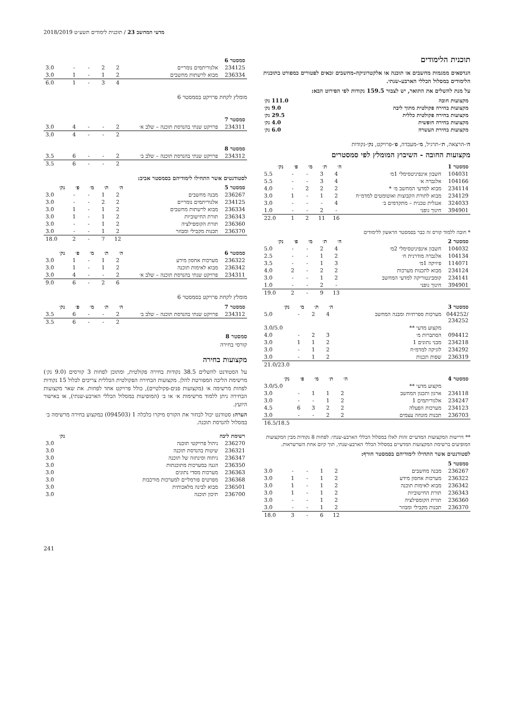מדעי המחשב 23 / תוכנית לימודים תשע״ט 2018/2019
תוכנית הלימודים
הנדסאים ממגמות מחשבים או תוכנה או אלקטרוניקה-מחשבים זכאים לפטורים כמפורט בתוכנית הלימודים במסלול הכללי הארבע-שנתי.
על מנת להשלים את התואר, יש לצבור 159.5 נקודות לפי הפירוט הבא:
| מקצועות חובה | 111.0 נק׳ |
| --- | --- |
| מקצועות בחירה פקולטית מתוך ליבה | 9.0 נק׳ |
| מקצועות בחירה פקולטית כללית | 29.5 נק׳ |
| מקצועות בחירה חופשית | 4.0 נק׳ |
| מקצועות בחירת העשרה | 6.0 נק׳ |
ה׳-הרצאה, ת׳-תרגיל, מ׳-מעבדה, פ׳-פרויקט, נק׳-נקודות
מקצועות החובה - השיבוץ המומלץ לפי סמסטרים
| סמסטר 1 | | ה׳ | ת׳ | מ׳ | פ׳ | נק׳ |
| --- | --- | --- | --- | --- | --- | --- |
| 104031 | חשבון אינפיניטסימלי 1מ׳ | 4 | 3 | - | - | 5.5 |
| 104166 | אלגברה א׳ | 4 | 3 | - | - | 5.5 |
| 234114 | מבוא למדעי המחשב מ׳ * | 2 | 2 | 2 | - | 4.0 |
| 234129 | מבוא לתורת הקבוצות ואוטומטים למדמ״ח | 2 | 1 | - | 1 | 3.0 |
| 324033 | אנגלית טכנית – מתקדמים ב׳ | 4 | - | - | - | 3.0 |
| 394901 | חינוך גופני | - | 2 | - | - | 1.0 |
| | | 16 | 11 | 2 | 1 | 22.0 |
* חובה ללמוד קורס זה כבר בסמסטר הראשון ללימודים
| סמסטר 2 | | ה׳ | ת׳ | מ׳ | פ׳ | נק׳ |
| --- | --- | --- | --- | --- | --- | --- |
| 104032 | חשבון אינפיניטסימלי 2מ׳ | 4 | 2 | - | - | 5.0 |
| 104134 | אלגברה מודרנית ח׳ | 2 | 1 | - | - | 2.5 |
| 114071 | פיזיקה 1מ׳ | 3 | 1 | - | - | 3.5 |
| 234124 | מבוא לתכנות מערכות | 2 | 2 | - | 2 | 4.0 |
| 234141 | קומבינטוריקה למדעי המחשב | 2 | 1 | - | - | 3.0 |
| 394901 | חינוך גופני | - | 2 | - | - | 1.0 |
| | | 13 | 9 | - | 2 | 19.0 |
| סמסטר 3 | | ה׳ | ת׳ | מ׳ | נק׳ |
| --- | --- | --- | --- | --- | --- |
| /044252 234252 | מערכות ספרתיות ומבנה המחשב | 4 | 2 | - | 5.0 |
| | מקצוע מדעי ** | | | | 3.0/5.0 |
| 094412 | הסתברות מ׳ | 3 | 2 | - | 4.0 |
| 234218 | מבני נתונים 1 | 2 | 1 | 1 | 3.0 |
| 234292 | לוגיקה למדמ״ח | 2 | 1 | - | 3.0 |
| 236319 | שפות תכנות | 2 | 1 | - | 3.0 |
| | | | | | 21.0/23.0 |
| סמסטר 4 | | ה׳ | ת׳ | מ׳ | פ׳ | נק׳ |
| --- | --- | --- | --- | --- | --- | --- |
| | מקצוע מדעי ** | | | | | 3.0/5.0 |
| 234118 | ארגון ותכנון המחשב | 2 | 1 | 1 | - | 3.0 |
| 234247 | אלגוריתמים 1 | 2 | 1 | - | - | 3.0 |
| 234123 | מערכות הפעלה | 2 | 2 | 3 | 6 | 4.5 |
| 236703 | תכנות מונחה עצמים | 2 | 2 | - | - | 3.0 |
| | | | | | | 16.5/18.5 |
** דרישות המקצועות המדעיים זהות לאלו במסלול הכללי הארבע-שנתי: לפחות 8 נקודות מבין המקצועות המופיעים ברשימת המקצועות המדעיים במסלול הכללי הארבע-שנתי, תוך קיום אחת השרשראות.
לסטודנטים אשר התחילו לימודיהם בסמסטר חורף:
| סמסטר 5 | | | | | | |
| --- | --- | --- | --- | --- | --- | --- |
| 236267 | מבנה מחשבים | 2 | 1 | - | - | 3.0 |
| 236322 | מערכות אחסון מידע | 2 | 1 | - | 1 | 3.0 |
| 236342 | מבוא לאימות תוכנה | 2 | 1 | - | 1 | 3.0 |
| 236343 | תורת החישוביות | 2 | 1 | - | 1 | 3.0 |
| 236360 | תורת הקומפילציה | 2 | 1 | - | - | 3.0 |
| 236370 | תכנות מקבילי ומבוזר | 2 | 1 | - | - | 3.0 |
| | | 12 | 6 | - | 3 | 18.0 |
| סמסטר 6 | | | | | | |
| --- | --- | --- | --- | --- | --- | --- |
| 234125 | אלגוריתמים נומריים | 2 | 2 | - | - | 3.0 |
| 236334 | מבוא לרשתות מחשבים | 2 | 1 | - | 1 | 3.0 |
| | | 4 | 3 | - | 1 | 6.0 |
מומלץ לקחת פרויקט בסמסטר 6
| סמסטר 7 | | | | | | |
| --- | --- | --- | --- | --- | --- | --- |
| 234311 | פרויקט שנתי בהנדסת תוכנה – שלב א׳ | 2 | - | - | 4 | 3.0 |
| | | 2 | - | - | 4 | 3.0 |
| סמסטר 8 | | | | | | |
| --- | --- | --- | --- | --- | --- | --- |
| 234312 | פרויקט שנתי בהנדסת תוכנה – שלב ב׳ | 2 | - | - | 6 | 3.5 |
| | | 2 | - | - | 6 | 3.5 |
לסטודנטים אשר התחילו לימודיהם בסמסטר אביב:
| סמסטר 5 | | ה׳ | ת׳ | מ׳ | פ׳ | נק׳ |
| --- | --- | --- | --- | --- | --- | --- |
| 236267 | מבנה מחשבים | 2 | 1 | - | - | 3.0 |
| 234125 | אלגוריתמים נומריים | 2 | 2 | - | - | 3.0 |
| 236334 | מבוא לרשתות מחשבים | 2 | 1 | - | 1 | 3.0 |
| 236343 | תורת החישוביות | 2 | 1 | - | 1 | 3.0 |
| 236360 | תורת הקומפילציה | 2 | 1 | - | - | 3.0 |
| 236370 | תכנות מקבילי ומבוזר | 2 | 1 | - | - | 3.0 |
| | | 12 | 7 | - | 2 | 18.0 |
| סמסטר 6 | | ה׳ | ת׳ | מ׳ | פ׳ | נק׳ |
| --- | --- | --- | --- | --- | --- | --- |
| 236322 | מערכות אחסון מידע | 2 | 1 | - | 1 | 3.0 |
| 236342 | מבוא לאימות תוכנה | 2 | 1 | - | 1 | 3.0 |
| 234311 | פרויקט שנתי בהנדסת תוכנה – שלב א׳ | 2 | - | - | 4 | 3.0 |
| | | 6 | 2 | - | 6 | 9.0 |
מומלץ לקחת פרויקט בסמסטר 6
| סמסטר 7 | | ה׳ | ת׳ | מ׳ | פ׳ | נק׳ |
| --- | --- | --- | --- | --- | --- | --- |
| 234312 | פרויקט שנתי בהנדסת תוכנה – שלב ב׳ | 2 | - | - | 6 | 3.5 |
| | | 2 | - | - | 6 | 3.5 |
סמסטר 8
קורסי בחירה
מקצועות בחירה
על הסטודנט להשלים 38.5 נקודות בחירה פקולטית, ומתוכן לפחות 3 קורסים (9.0 נק׳) מרשימת הליבה המפורטת להלן. מקצועות הבחירה הפקולטית הכללית צריכים לכלול 15 נקודות לפחות מרשימה א׳ (מקצועות פנים-פקולטיים), כולל פרויקט אחד לפחות. את שאר מקצועות הבחירה ניתן ללמוד מרשימות א׳ או ב׳ (המופיעות במסלול הכללי הארבע-שנתי), או באישור היועץ.
הערה: סטודנט יכול לבחור את הקורס מיקרו כלכלה 1 (094503) כמקצוע בחירה מרשימה ב׳ במסלול להנדסת תוכנה.
| רשימת ליבה | | נק׳ |
| --- | --- | --- |
| 236270 | ניהול פרויקטי תוכנה | 3.0 |
| 236321 | שיטות בהנדסת תוכנה | 3.0 |
| 236347 | ניתוח וסינתזה של תוכנה | 3.0 |
| 236350 | הגנה במערכות מתוכנתות | 3.0 |
| 236363 | מערכות מסדי נתונים | 3.0 |
| 236368 | מפרטים פורמליים למערכות מורכבות | 3.0 |
| 236501 | מבוא לבינה מלאכותית | 3.0 |
| 236700 | תיכון תוכנה | 3.0 |
241